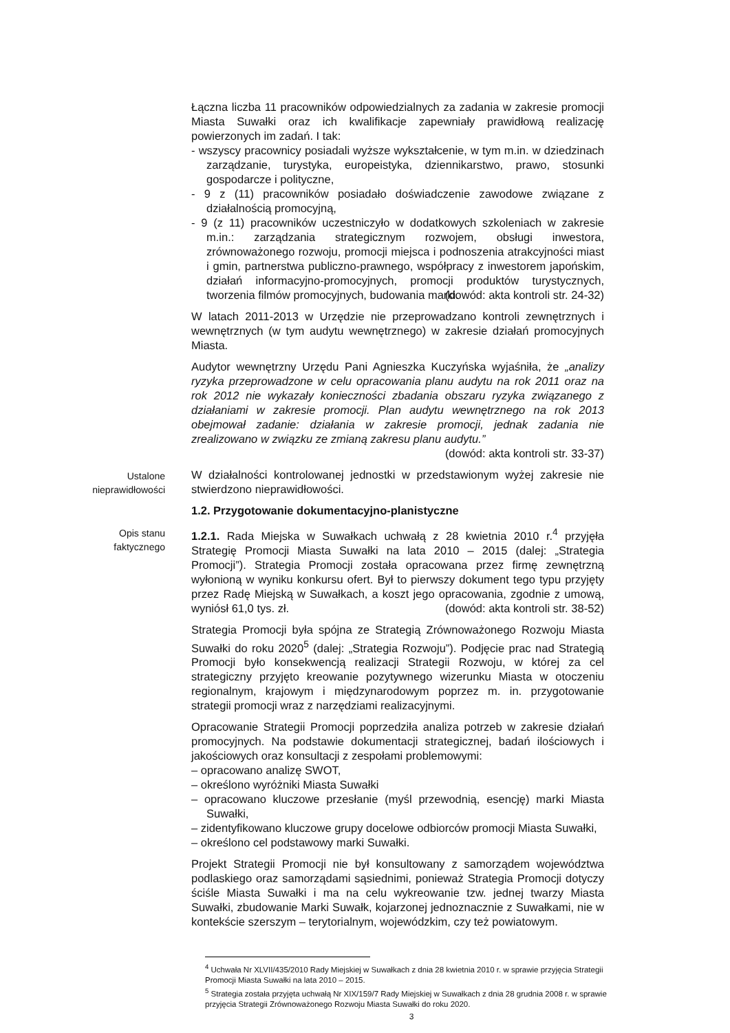Łączna liczba 11 pracowników odpowiedzialnych za zadania w zakresie promocji Miasta Suwałki oraz ich kwalifikacje zapewniały prawidłową realizację powierzonych im zadań. I tak:
- wszyscy pracownicy posiadali wyższe wykształcenie, w tym m.in. w dziedzinach zarządzanie, turystyka, europeistyka, dziennikarstwo, prawo, stosunki gospodarcze i polityczne,
- 9 z (11) pracowników posiadało doświadczenie zawodowe związane z działalnością promocyjną,
- 9 (z 11) pracowników uczestniczyło w dodatkowych szkoleniach w zakresie m.in.: zarządzania strategicznym rozwojem, obsługi inwestora, zrównoważonego rozwoju, promocji miejsca i podnoszenia atrakcyjności miast i gmin, partnerstwa publiczno-prawnego, współpracy z inwestorem japońskim, działań informacyjno-promocyjnych, promocji produktów turystycznych, tworzenia filmów promocyjnych, budowania marki. (dowód: akta kontroli str. 24-32)
W latach 2011-2013 w Urzędzie nie przeprowadzano kontroli zewnętrznych i wewnętrznych (w tym audytu wewnętrznego) w zakresie działań promocyjnych Miasta.
Audytor wewnętrzny Urzędu Pani Agnieszka Kuczyńska wyjaśniła, że „analizy ryzyka przeprowadzone w celu opracowania planu audytu na rok 2011 oraz na rok 2012 nie wykazały konieczności zbadania obszaru ryzyka związanego z działaniami w zakresie promocji. Plan audytu wewnętrznego na rok 2013 obejmował zadanie: działania w zakresie promocji, jednak zadania nie zrealizowano w związku ze zmianą zakresu planu audytu.”
(dowód: akta kontroli str. 33-37)
Ustalone
nieprawidłowości
W działalności kontrolowanej jednostki w przedstawionym wyżej zakresie nie stwierdzono nieprawidłowości.
1.2. Przygotowanie dokumentacyjno-planistyczne
Opis stanu
faktycznego
1.2.1. Rada Miejska w Suwałkach uchwałą z 28 kwietnia 2010 r.<sup>4</sup> przyjęła Strategię Promocji Miasta Suwałki na lata 2010 – 2015 (dalej: „Strategia Promocji”). Strategia Promocji została opracowana przez firmę zewnętrzną wyłonioną w wyniku konkursu ofert. Był to pierwszy dokument tego typu przyjęty przez Radę Miejską w Suwałkach, a koszt jego opracowania, zgodnie z umową, wyniósł 61,0 tys. zł. (dowód: akta kontroli str. 38-52)
Strategia Promocji była spójna ze Strategią Zrównoważonego Rozwoju Miasta Suwałki do roku 2020<sup>5</sup> (dalej: „Strategia Rozwoju”). Podjęcie prac nad Strategią Promocji było konsekwencją realizacji Strategii Rozwoju, w której za cel strategiczny przyjęto kreowanie pozytywnego wizerunku Miasta w otoczeniu regionalnym, krajowym i międzynarodowym poprzez m. in. przygotowanie strategii promocji wraz z narzędziami realizacyjnymi.
Opracowanie Strategii Promocji poprzedziła analiza potrzeb w zakresie działań promocyjnych. Na podstawie dokumentacji strategicznej, badań ilościowych i jakościowych oraz konsultacji z zespołami problemowymi:
– opracowano analizę SWOT,
– określono wyróżniki Miasta Suwałki
– opracowano kluczowe przesłanie (myśl przewodnią, esencję) marki Miasta Suwałki,
– zidentyfikowano kluczowe grupy docelowe odbiorców promocji Miasta Suwałki,
– określono cel podstawowy marki Suwałki.
Projekt Strategii Promocji nie był konsultowany z samorządem województwa podlaskiego oraz samorządami sąsiednimi, ponieważ Strategia Promocji dotyczy ściśle Miasta Suwałki i ma na celu wykreowanie tzw. jednej twarzy Miasta Suwałki, zbudowanie Marki Suwałk, kojarzonej jednoznacznie z Suwałkami, nie w kontekście szerszym – terytorialnym, wojewódzkim, czy też powiatowym.
<sup>4</sup> Uchwała Nr XLVII/435/2010 Rady Miejskiej w Suwałkach z dnia 28 kwietnia 2010 r. w sprawie przyjęcia Strategii Promocji Miasta Suwałki na lata 2010 – 2015.
<sup>5</sup> Strategia została przyjęta uchwałą Nr XIX/159/7 Rady Miejskiej w Suwałkach z dnia 28 grudnia 2008 r. w sprawie przyjęcia Strategii Zrównoważonego Rozwoju Miasta Suwałki do roku 2020.
3